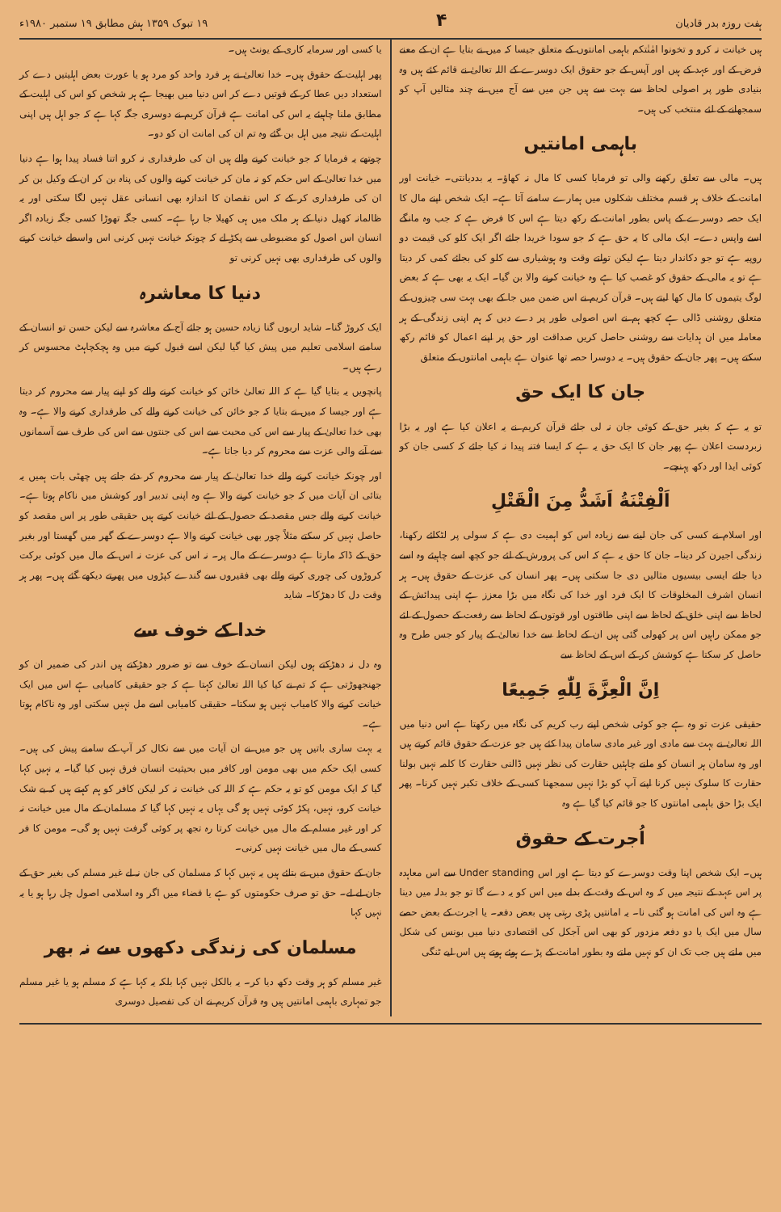ہفت روزہ بدر قادیان ۴ ۱۹ تبوک ۱۳۵۹ ہش مطابق ۱۹ ستمبر ۱۹۸۰ء
ہیں خیانت نہ کرو و تخونوا امٰنٰتکم باہمی امانتوں کے متعلق جیسا کہ میں نے بتایا ہے ان کے معنے فرض کے اور عہد کے ہیں اور آپس کے جو حقوق ایک دوسرے کے اللہ تعالیٰ نے قائم کئے ہیں وہ بنیادی طور پر اصولی لحاظ سے بہت سے ہیں جن میں سے آج میں نے چند مثالیں آپ کو سمجھانے کے لئے منتخب کی ہیں۔
باہمی امانتیں
ہیں۔ مالی سے تعلق رکھنے والی تو فرمایا کسی کا مال نہ کھاؤ۔ یہ بددیانتی۔ خیانت اور امانت کے خلاف ہر قسم مختلف شکلوں میں ہمارے سامنے آتا ہے۔ ایک شخص اپنے مال کا ایک حصہ دوسرے کے پاس بطور امانت کے رکھ دیتا ہے اس کا فرض ہے کہ جب وہ مانگے اسے واپس دے۔ ایک مالی کا یہ حق ہے کہ جو سودا خریدا جائے اگر ایک کلو کی قیمت دو روپیہ ہے تو جو دکاندار دیتا ہے لیکن تولتے وقت وہ ہوشیاری سے کلو کی بجائے کمی کر دیتا ہے تو یہ مالی کے حقوق کو غصب کیا ہے وہ خیانت کرنے والا بن گیا۔ ایک یہ بھی ہے کہ بعض لوگ یتیموں کا مال کھا لیتے ہیں۔ قرآن کریم نے اس ضمن میں جا کے بھی بہت سی چیزوں کے متعلق روشنی ڈالی ہے کچھ ہم نے اس اصولی طور پر دے دیں کہ ہم اپنی زندگی کے ہر معاملہ میں ان ہدایات سے روشنی حاصل کریں صداقت اور حق پر اپنے اعمال کو قائم رکھ سکتے ہیں۔ پھر جان کے حقوق ہیں۔ یہ دوسرا حصہ تھا عنوان ہے باہمی امانتوں کے متعلق
جان کا ایک حق
تو یہ ہے کہ بغیر حق کے کوئی جان نہ لی جائے قرآن کریم نے یہ اعلان کیا ہے اور یہ بڑا زبردست اعلان ہے پھر جان کا ایک حق یہ ہے کہ ایسا فتنہ پیدا نہ کیا جائے کہ کسی جان کو کوئی ایذا اور دکھ پہنچے۔
اَلْفِتْنَةُ اَشَدُّ مِنَ الْقَتْلِ
اور اسلام نے کسی کی جان لینے سے زیادہ اس کو اہمیت دی ہے کہ سولی پر لٹکائے رکھنا، زندگی اجیرن کر دینا۔ جان کا حق یہ ہے کہ اس کی پرورش کے لئے جو کچھ اسے چاہیئے وہ اسے دیا جائے ایسی بیسیوں مثالیں دی جا سکتی ہیں۔ پھر انسان کی عزت کے حقوق ہیں۔ ہر انسان اشرف المخلوقات کا ایک فرد اور خدا کی نگاہ میں بڑا معزز ہے اپنی پیدائش کے لحاظ سے اپنی خلق کے لحاظ سے اپنی طاقتوں اور قوتوں کے لحاظ سے رفعت کے حصول کے لئے جو ممکن راہیں اس پر کھولی گئی ہیں ان کے لحاظ سے خدا تعالیٰ کے پیار کو جس طرح وہ حاصل کر سکتا ہے کوشش کر کے اس کے لحاظ سے
اِنَّ الْعِزَّةَ لِلّٰهِ جَمِيعًا
حقیقی عزت تو وہ ہے جو کوئی شخص اپنے رب کریم کی نگاہ میں رکھتا ہے اس دنیا میں اللہ تعالیٰ نے بہت سے مادی اور غیر مادی سامان پیدا کئے ہیں جو عزت کے حقوق قائم کرتے ہیں اور وہ سامان ہر انسان کو ملنے چاہئیں حقارت کی نظر نہیں ڈالنی حقارت کا کلمہ نہیں بولنا حقارت کا سلوک نہیں کرنا اپنے آپ کو بڑا نہیں سمجھنا کسی کے خلاف تکبر نہیں کرنا۔ پھر ایک بڑا حق باہمی امانتوں کا جو قائم کیا گیا ہے وہ
اُجرت کے حقوق
ہیں۔ ایک شخص اپنا وقت دوسرے کو دیتا ہے اور اس Under standing سے اس معاہدہ پر اس عہد کے نتیجہ میں کہ وہ اس کے وقت کے بدلے میں اس کو یہ دے گا تو جو بدلہ میں دینا ہے وہ اس کی امانت ہو گئی نا۔ یہ امانتیں پڑی رہتی ہیں بعض دفعہ۔ یا اجرت کے بعض حصے سال میں ایک یا دو دفعہ مزدور کو بھی اس آجکل کی اقتصادی دنیا میں بونس کی شکل میں ملتے ہیں جب تک ان کو نہیں ملتے وہ بطور امانت کے پڑے ہوئے ہوتے ہیں اس لیے ٹنگی
یا کسی اور سرمایہ کاری کے یونٹ ہیں۔
پھر اہلیت کے حقوق ہیں۔ خدا تعالیٰ نے ہر فرد واحد کو مرد ہو یا عورت بعض اہلیتیں دے کر استعداد دیں عطا کر کے قوتیں دے کر اس دنیا میں بھیجا ہے ہر شخص کو اس کی اہلیت کے مطابق ملنا چاہیئے یہ اس کی امانت ہے قرآن کریم نے دوسری جگہ کہا ہے کہ جو اہل ہیں اپنی اہلیت کے نتیجہ میں اہل بن گئے وہ تم ان کی امانت ان کو دو۔
چوتھے یہ فرمایا کہ جو خیانت کرنے والے ہیں ان کی طرفداری نہ کرو اتنا فساد پیدا ہوا ہے دنیا میں خدا تعالیٰ کے اس حکم کو نہ مان کر خیانت کرنے والوں کی پناہ بن کر ان کے وکیل بن کر ان کی طرفداری کر کے کہ اس نقصان کا اندازہ بھی انسانی عقل نہیں لگا سکتی اور یہ ظالمانہ کھیل دنیا کے ہر ملک میں ہی کھیلا جا رہا ہے۔ کسی جگہ تھوڑا کسی جگہ زیادہ اگر انسان اس اصول کو مضبوطی سے پکڑ لے کہ چونکہ خیانت نہیں کرنی اس واسطے خیانت کرنے والوں کی طرفداری بھی نہیں کرنی تو
دنیا کا معاشرہ
ایک کروڑ گنا۔ شاید اربوں گنا زیادہ حسین ہو جائے آج کے معاشرہ سے لیکن حسن تو انسان کے سامنے اسلامی تعلیم میں پیش کیا گیا لیکن اسے قبول کرنے میں وہ ہچکچاہٹ محسوس کر رہے ہیں۔
پانچویں یہ بتایا گیا ہے کہ اللہ تعالیٰ خائن کو خیانت کرنے والے کو اپنے پیار سے محروم کر دیتا ہے اور جیسا کہ میں نے بتایا کہ جو خائن کی خیانت کرنے والے کی طرفداری کرنے والا ہے۔ وہ بھی خدا تعالیٰ کے پیار سے اس کی محبت سے اس کی جنتوں سے اس کی طرف سے آسمانوں سے آنے والی عزت سے محروم کر دیا جاتا ہے۔
اور چونکہ خیانت کرنے والے خدا تعالیٰ کے پیار سے محروم کر دئے جاتے ہیں چھٹی بات ہمیں یہ بتائی ان آیات میں کہ جو خیانت کرنے والا ہے وہ اپنی تدبیر اور کوشش میں ناکام ہوتا ہے۔ خیانت کرنے والے جس مقصد کے حصول کے لئے خیانت کرتے ہیں حقیقی طور پر اس مقصد کو حاصل نہیں کر سکتے مثلاً چور بھی خیانت کرنے والا ہے دوسرے کے گھر میں گھستا اور بغیر حق کے ڈاکہ مارتا ہے دوسرے کے مال پر۔ نہ اس کی عزت نہ اس کے مال میں کوئی برکت کروڑوں کی چوری کرنے والے بھی فقیروں سے گندے کپڑوں میں پھرتے دیکھے گئے ہیں۔ پھر ہر وقت دل کا دھڑکا۔ شاید
خدا کے خوف سے
وہ دل نہ دھڑکتے ہوں لیکن انسان کے خوف سے تو ضرور دھڑکتے ہیں اندر کی ضمیر ان کو جھنجھوڑتی ہے کہ تم نے کیا کیا اللہ تعالیٰ کہتا ہے کہ جو حقیقی کامیابی ہے اس میں ایک خیانت کرنے والا کامیاب نہیں ہو سکتا۔ حقیقی کامیابی اسے مل نہیں سکتی اور وہ ناکام ہوتا ہے۔
یہ بہت ساری باتیں ہیں جو میں نے ان آیات میں سے نکال کر آپ کے سامنے پیش کی ہیں۔ کسی ایک حکم میں بھی مومن اور کافر میں بحیثیت انسان فرق نہیں کیا گیا۔ یہ نہیں کہا گیا کہ ایک مومن کو تو یہ حکم ہے کہ اللہ کی خیانت نہ کر لیکن کافر کو ہم کہتے ہیں کہ بے شک خیانت کرو، نہیں، پکڑ کوئی نہیں ہو گی یہاں یہ نہیں کہا گیا کہ مسلمان کے مال میں خیانت نہ کر اور غیر مسلم کے مال میں خیانت کرتا رہ تجھ پر کوئی گرفت نہیں ہو گی۔ مومن کا فر کسی کے مال میں خیانت نہیں کرنی۔
جان کے حقوق میں نے بتائے ہیں یہ نہیں کہا کہ مسلمان کی جان نہ لے غیر مسلم کی بغیر حق کے جان لے لے۔ حق تو صرف حکومتوں کو ہے یا قضاء میں اگر وہ اسلامی اصول چل رہا ہو یا یہ نہیں کہا
مسلمان کی زندگی دکھوں سے نہ بھر
غیر مسلم کو ہر وقت دکھ دیا کر۔ یہ بالکل نہیں کہا بلکہ یہ کہا ہے کہ مسلم ہو یا غیر مسلم جو تمہاری باہمی امانتیں ہیں وہ قرآن کریم نے ان کی تفصیل دوسری